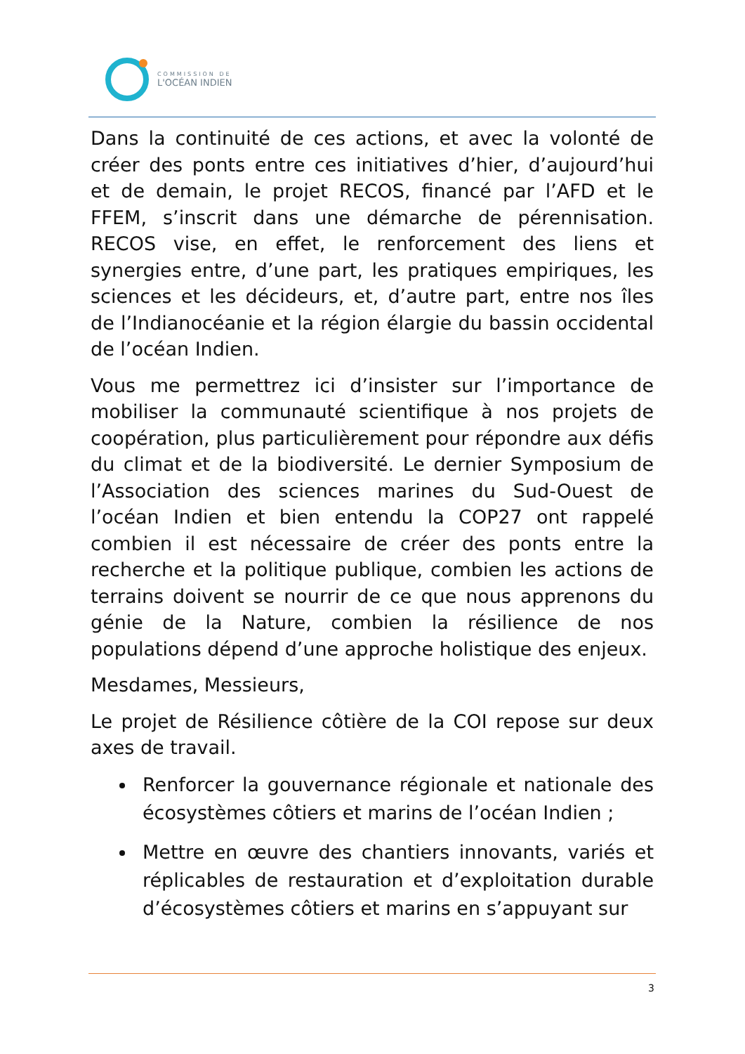COMMISSION DE
L'OCÉAN INDIEN
Dans la continuité de ces actions, et avec la volonté de créer des ponts entre ces initiatives d’hier, d’aujourd’hui et de demain, le projet RECOS, financé par l’AFD et le FFEM, s’inscrit dans une démarche de pérennisation. RECOS vise, en effet, le renforcement des liens et synergies entre, d’une part, les pratiques empiriques, les sciences et les décideurs, et, d’autre part, entre nos îles de l’Indianocéanie et la région élargie du bassin occidental de l’océan Indien.
Vous me permettrez ici d’insister sur l’importance de mobiliser la communauté scientifique à nos projets de coopération, plus particulièrement pour répondre aux défis du climat et de la biodiversité. Le dernier Symposium de l’Association des sciences marines du Sud-Ouest de l’océan Indien et bien entendu la COP27 ont rappelé combien il est nécessaire de créer des ponts entre la recherche et la politique publique, combien les actions de terrains doivent se nourrir de ce que nous apprenons du génie de la Nature, combien la résilience de nos populations dépend d’une approche holistique des enjeux.
Mesdames, Messieurs,
Le projet de Résilience côtière de la COI repose sur deux axes de travail.
Renforcer la gouvernance régionale et nationale des écosystèmes côtiers et marins de l’océan Indien ;
Mettre en œuvre des chantiers innovants, variés et réplicables de restauration et d’exploitation durable d’écosystèmes côtiers et marins en s’appuyant sur
3